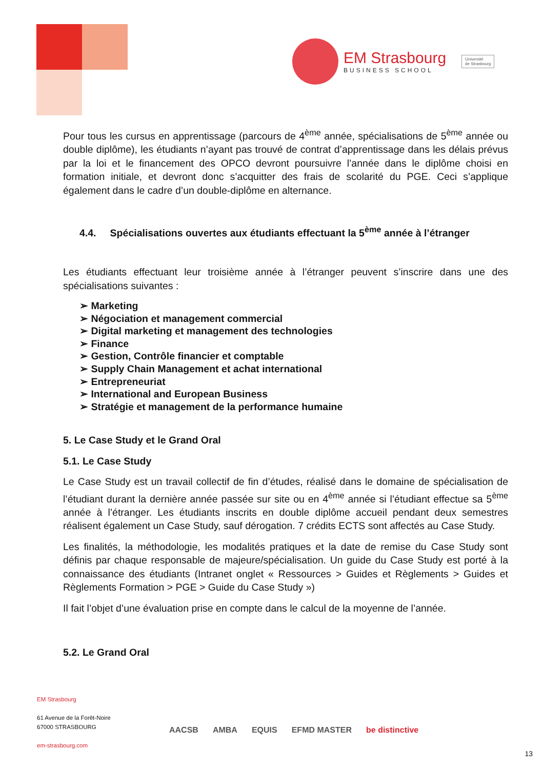EM Strasbourg
BUSINESS SCHOOL
Université
de Strasbourg
Pour tous les cursus en apprentissage (parcours de 4<sup>ème</sup> année, spécialisations de 5<sup>ème</sup> année ou double diplôme), les étudiants n’ayant pas trouvé de contrat d’apprentissage dans les délais prévus par la loi et le financement des OPCO devront poursuivre l’année dans le diplôme choisi en formation initiale, et devront donc s’acquitter des frais de scolarité du PGE. Ceci s’applique également dans le cadre d’un double-diplôme en alternance.
4.4. Spécialisations ouvertes aux étudiants effectuant la 5<sup>ème</sup> année à l’étranger
Les étudiants effectuant leur troisième année à l’étranger peuvent s’inscrire dans une des spécialisations suivantes :
➢ Marketing
➢ Négociation et management commercial
➢ Digital marketing et management des technologies
➢ Finance
➢ Gestion, Contrôle financier et comptable
➢ Supply Chain Management et achat international
➢ Entrepreneuriat
➢ International and European Business
➢ Stratégie et management de la performance humaine
5. Le Case Study et le Grand Oral
5.1. Le Case Study
Le Case Study est un travail collectif de fin d’études, réalisé dans le domaine de spécialisation de l’étudiant durant la dernière année passée sur site ou en 4<sup>ème</sup> année si l’étudiant effectue sa 5<sup>ème</sup> année à l’étranger. Les étudiants inscrits en double diplôme accueil pendant deux semestres réalisent également un Case Study, sauf dérogation. 7 crédits ECTS sont affectés au Case Study.
Les finalités, la méthodologie, les modalités pratiques et la date de remise du Case Study sont définis par chaque responsable de majeure/spécialisation. Un guide du Case Study est porté à la connaissance des étudiants (Intranet onglet « Ressources > Guides et Règlements > Guides et Règlements Formation > PGE > Guide du Case Study »)
Il fait l’objet d’une évaluation prise en compte dans le calcul de la moyenne de l’année.
5.2. Le Grand Oral
EM Strasbourg
61 Avenue de la Forêt-Noire
67000 STRASBOURG
em-strasbourg.com
AACSB AMBA EQUIS EFMD MASTER be distinctive
13